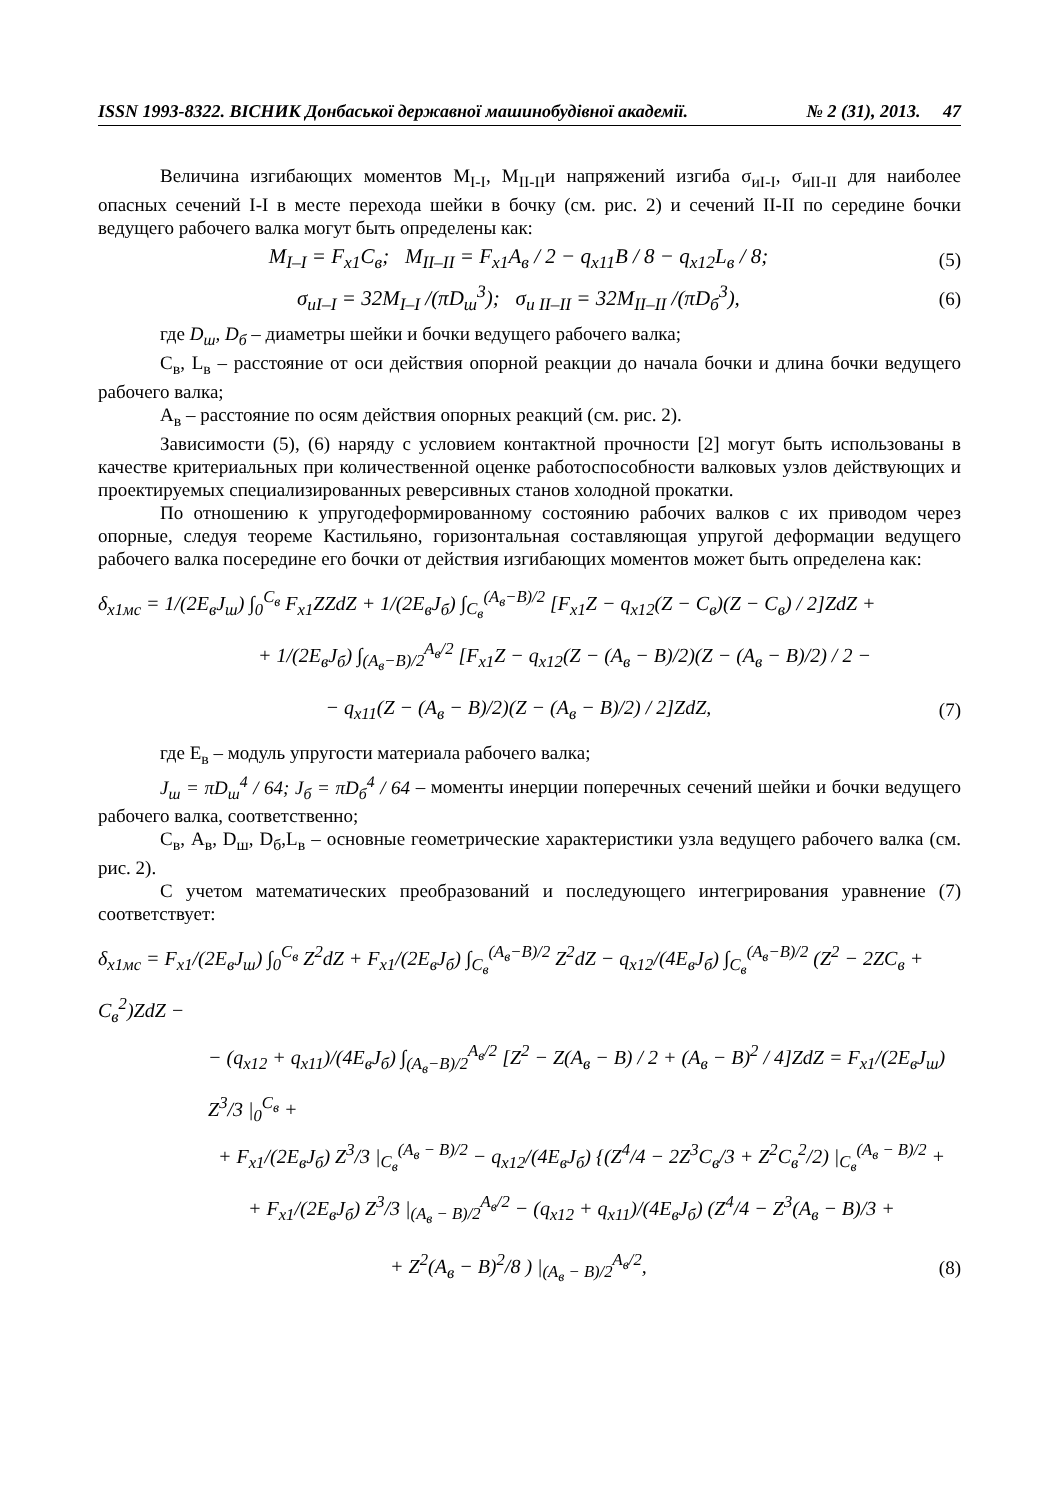ISSN 1993-8322. ВІСНИК Донбаської державної машинобудівної академії. № 2 (31), 2013. 47
Величина изгибающих моментов M<sub>I-I</sub>, M<sub>II-II</sub>и напряжений изгиба σ<sub>иI-I</sub>, σ<sub>иII-II</sub> для наиболее опасных сечений I-I в месте перехода шейки в бочку (см. рис. 2) и сечений II-II по середине бочки ведущего рабочего валка могут быть определены как:
M<sub>I–I</sub> = F<sub>x1</sub>C<sub>в</sub>; M<sub>II–II</sub> = F<sub>x1</sub>A<sub>в</sub> / 2 − q<sub>x11</sub>B / 8 − q<sub>x12</sub>L<sub>в</sub> / 8; (5)
σ<sub>иI–I</sub> = 32M<sub>I–I</sub> /(πD<sub>ш</sub><sup>3</sup>); σ<sub>и II–II</sub> = 32M<sub>II–II</sub> /(πD<sub>б</sub><sup>3</sup>), (6)
где D<sub>ш</sub>, D<sub>б</sub> – диаметры шейки и бочки ведущего рабочего валка;
C<sub>в</sub>, L<sub>в</sub> – расстояние от оси действия опорной реакции до начала бочки и длина бочки ведущего рабочего валка;
A<sub>в</sub> – расстояние по осям действия опорных реакций (см. рис. 2).
Зависимости (5), (6) наряду с условием контактной прочности [2] могут быть использованы в качестве критериальных при количественной оценке работоспособности валковых узлов действующих и проектируемых специализированных реверсивных станов холодной прокатки.
По отношению к упругодеформированному состоянию рабочих валков с их приводом через опорные, следуя теореме Кастильяно, горизонтальная составляющая упругой деформации ведущего рабочего валка посередине его бочки от действия изгибающих моментов может быть определена как:
δ<sub>x1мс</sub> = 1/(2E<sub>в</sub>J<sub>ш</sub>) ∫<sub>0</sub><sup>C<sub>в</sub></sup> F<sub>x1</sub>ZZdZ + 1/(2E<sub>в</sub>J<sub>б</sub>) ∫<sub>C<sub>в</sub></sub><sup>(A<sub>в</sub>−B)/2</sup> [F<sub>x1</sub>Z − q<sub>x12</sub>(Z − C<sub>в</sub>)(Z − C<sub>в</sub>) / 2]ZdZ +
+ 1/(2E<sub>в</sub>J<sub>б</sub>) ∫<sub>(A<sub>в</sub>−B)/2</sub><sup>A<sub>в</sub>/2</sup> [F<sub>x1</sub>Z − q<sub>x12</sub>(Z − (A<sub>в</sub> − B)/2)(Z − (A<sub>в</sub> − B)/2) / 2 −
− q<sub>x11</sub>(Z − (A<sub>в</sub> − B)/2)(Z − (A<sub>в</sub> − B)/2) / 2]ZdZ, (7)
где E<sub>в</sub> – модуль упругости материала рабочего валка;
J<sub>ш</sub> = πD<sub>ш</sub><sup>4</sup> / 64; J<sub>б</sub> = πD<sub>б</sub><sup>4</sup> / 64 – моменты инерции поперечных сечений шейки и бочки ведущего рабочего валка, соответственно;
C<sub>в</sub>, A<sub>в</sub>, D<sub>ш</sub>, D<sub>б</sub>,L<sub>в</sub> – основные геометрические характеристики узла ведущего рабочего валка (см. рис. 2).
С учетом математических преобразований и последующего интегрирования уравнение (7) соответствует:
δ<sub>x1мс</sub> = F<sub>x1</sub>/(2E<sub>в</sub>J<sub>ш</sub>) ∫<sub>0</sub><sup>C<sub>в</sub></sup> Z<sup>2</sup>dZ + F<sub>x1</sub>/(2E<sub>в</sub>J<sub>б</sub>) ∫<sub>C<sub>в</sub></sub><sup>(A<sub>в</sub>−B)/2</sup> Z<sup>2</sup>dZ − q<sub>x12</sub>/(4E<sub>в</sub>J<sub>б</sub>) ∫<sub>C<sub>в</sub></sub><sup>(A<sub>в</sub>−B)/2</sup> (Z<sup>2</sup> − 2ZC<sub>в</sub> + C<sub>в</sub><sup>2</sup>)ZdZ −
− (q<sub>x12</sub> + q<sub>x11</sub>)/(4E<sub>в</sub>J<sub>б</sub>) ∫<sub>(A<sub>в</sub>−B)/2</sub><sup>A<sub>в</sub>/2</sup> [Z<sup>2</sup> − Z(A<sub>в</sub> − B) / 2 + (A<sub>в</sub> − B)<sup>2</sup> / 4]ZdZ = F<sub>x1</sub>/(2E<sub>в</sub>J<sub>ш</sub>) Z<sup>3</sup>/3 |<sub>0</sub><sup>C<sub>в</sub></sup> +
+ F<sub>x1</sub>/(2E<sub>в</sub>J<sub>б</sub>) Z<sup>3</sup>/3 |<sub>C<sub>в</sub></sub><sup>(A<sub>в</sub> − B)/2</sup> − q<sub>x12</sub>/(4E<sub>в</sub>J<sub>б</sub>) {(Z<sup>4</sup>/4 − 2Z<sup>3</sup>C<sub>в</sub>/3 + Z<sup>2</sup>C<sub>в</sub><sup>2</sup>/2) |<sub>C<sub>в</sub></sub><sup>(A<sub>в</sub> − B)/2</sup> +
+ F<sub>x1</sub>/(2E<sub>в</sub>J<sub>б</sub>) Z<sup>3</sup>/3 |<sub>(A<sub>в</sub> − B)/2</sub><sup>A<sub>в</sub>/2</sup> − (q<sub>x12</sub> + q<sub>x11</sub>)/(4E<sub>в</sub>J<sub>б</sub>) (Z<sup>4</sup>/4 − Z<sup>3</sup>(A<sub>в</sub> − B)/3 +
+ Z<sup>2</sup>(A<sub>в</sub> − B)<sup>2</sup>/8 ) |<sub>(A<sub>в</sub> − B)/2</sub><sup>A<sub>в</sub>/2</sup>, (8)